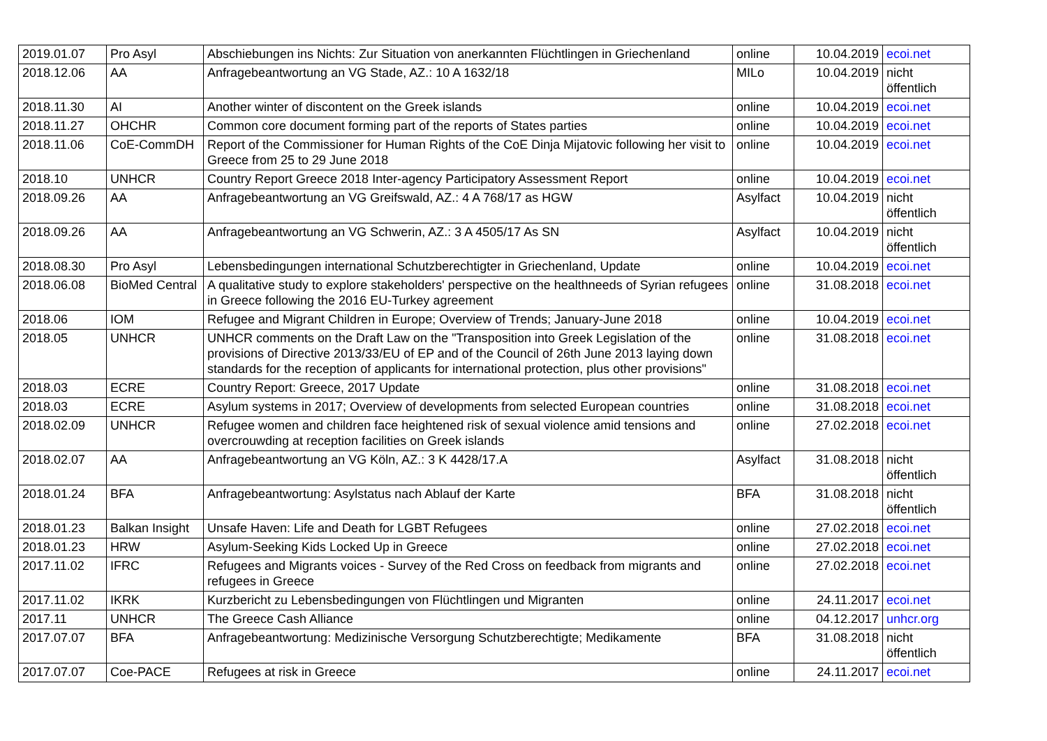| 2019.01.07 | Pro Asyl | Abschiebungen ins Nichts: Zur Situation von anerkannten Flüchtlingen in Griechenland | online | 10.04.2019 | ecoi.net |
| 2018.12.06 | AA | Anfragebeantwortung an VG Stade, AZ.: 10 A 1632/18 | MILo | 10.04.2019 | nicht öffentlich |
| 2018.11.30 | AI | Another winter of discontent on the Greek islands | online | 10.04.2019 | ecoi.net |
| 2018.11.27 | OHCHR | Common core document forming part of the reports of States parties | online | 10.04.2019 | ecoi.net |
| 2018.11.06 | CoE-CommDH | Report of the Commissioner for Human Rights of the CoE Dinja Mijatovic following her visit to Greece from 25 to 29 June 2018 | online | 10.04.2019 | ecoi.net |
| 2018.10 | UNHCR | Country Report Greece 2018 Inter-agency Participatory Assessment Report | online | 10.04.2019 | ecoi.net |
| 2018.09.26 | AA | Anfragebeantwortung an VG Greifswald, AZ.: 4 A 768/17 as HGW | Asylfact | 10.04.2019 | nicht öffentlich |
| 2018.09.26 | AA | Anfragebeantwortung an VG Schwerin, AZ.: 3 A 4505/17 As SN | Asylfact | 10.04.2019 | nicht öffentlich |
| 2018.08.30 | Pro Asyl | Lebensbedingungen international Schutzberechtigter in Griechenland, Update | online | 10.04.2019 | ecoi.net |
| 2018.06.08 | BioMed Central | A qualitative study to explore stakeholders' perspective on the healthneeds of Syrian refugees in Greece following the 2016 EU-Turkey agreement | online | 31.08.2018 | ecoi.net |
| 2018.06 | IOM | Refugee and Migrant Children in Europe; Overview of Trends; January-June 2018 | online | 10.04.2019 | ecoi.net |
| 2018.05 | UNHCR | UNHCR comments on the Draft Law on the "Transposition into Greek Legislation of the provisions of Directive 2013/33/EU of EP and of the Council of 26th June 2013 laying down standards for the reception of applicants for international protection, plus other provisions" | online | 31.08.2018 | ecoi.net |
| 2018.03 | ECRE | Country Report: Greece, 2017 Update | online | 31.08.2018 | ecoi.net |
| 2018.03 | ECRE | Asylum systems in 2017; Overview of developments from selected European countries | online | 31.08.2018 | ecoi.net |
| 2018.02.09 | UNHCR | Refugee women and children face heightened risk of sexual violence amid tensions and overcrouwding at reception facilities on Greek islands | online | 27.02.2018 | ecoi.net |
| 2018.02.07 | AA | Anfragebeantwortung an VG Köln, AZ.: 3 K 4428/17.A | Asylfact | 31.08.2018 | nicht öffentlich |
| 2018.01.24 | BFA | Anfragebeantwortung: Asylstatus nach Ablauf der Karte | BFA | 31.08.2018 | nicht öffentlich |
| 2018.01.23 | Balkan Insight | Unsafe Haven: Life and Death for LGBT Refugees | online | 27.02.2018 | ecoi.net |
| 2018.01.23 | HRW | Asylum-Seeking Kids Locked Up in Greece | online | 27.02.2018 | ecoi.net |
| 2017.11.02 | IFRC | Refugees and Migrants voices - Survey of the Red Cross on feedback from migrants and refugees in Greece | online | 27.02.2018 | ecoi.net |
| 2017.11.02 | IKRK | Kurzbericht zu Lebensbedingungen von Flüchtlingen und Migranten | online | 24.11.2017 | ecoi.net |
| 2017.11 | UNHCR | The Greece Cash Alliance | online | 04.12.2017 | unhcr.org |
| 2017.07.07 | BFA | Anfragebeantwortung: Medizinische Versorgung Schutzberechtigte; Medikamente | BFA | 31.08.2018 | nicht öffentlich |
| 2017.07.07 | Coe-PACE | Refugees at risk in Greece | online | 24.11.2017 | ecoi.net |